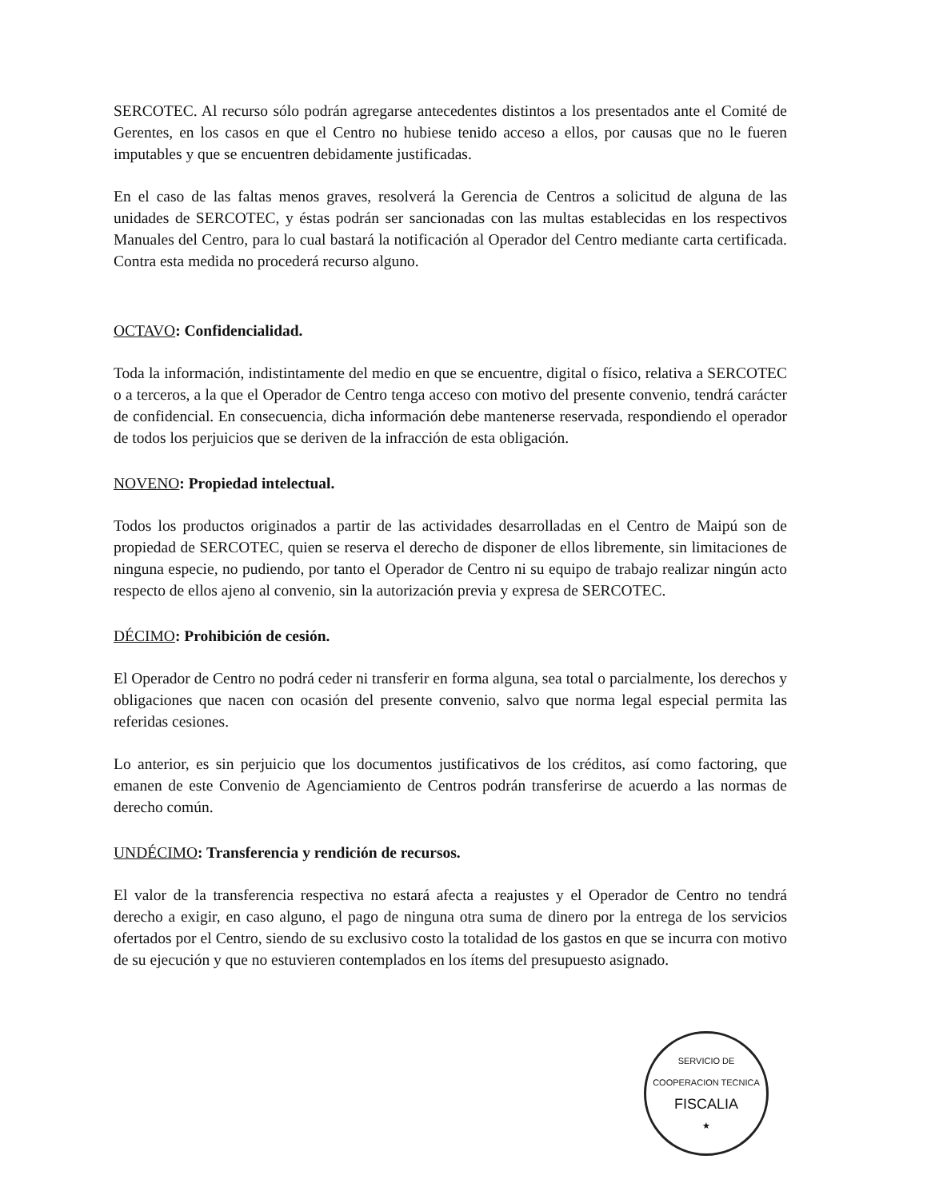SERCOTEC. Al recurso sólo podrán agregarse antecedentes distintos a los presentados ante el Comité de Gerentes, en los casos en que el Centro no hubiese tenido acceso a ellos, por causas que no le fueren imputables y que se encuentren debidamente justificadas.
En el caso de las faltas menos graves, resolverá la Gerencia de Centros a solicitud de alguna de las unidades de SERCOTEC, y éstas podrán ser sancionadas con las multas establecidas en los respectivos Manuales del Centro, para lo cual bastará la notificación al Operador del Centro mediante carta certificada. Contra esta medida no procederá recurso alguno.
OCTAVO: Confidencialidad.
Toda la información, indistintamente del medio en que se encuentre, digital o físico, relativa a SERCOTEC o a terceros, a la que el Operador de Centro tenga acceso con motivo del presente convenio, tendrá carácter de confidencial. En consecuencia, dicha información debe mantenerse reservada, respondiendo el operador de todos los perjuicios que se deriven de la infracción de esta obligación.
NOVENO: Propiedad intelectual.
Todos los productos originados a partir de las actividades desarrolladas en el Centro de Maipú son de propiedad de SERCOTEC, quien se reserva el derecho de disponer de ellos libremente, sin limitaciones de ninguna especie, no pudiendo, por tanto el Operador de Centro ni su equipo de trabajo realizar ningún acto respecto de ellos ajeno al convenio, sin la autorización previa y expresa de SERCOTEC.
DÉCIMO: Prohibición de cesión.
El Operador de Centro no podrá ceder ni transferir en forma alguna, sea total o parcialmente, los derechos y obligaciones que nacen con ocasión del presente convenio, salvo que norma legal especial permita las referidas cesiones.
Lo anterior, es sin perjuicio que los documentos justificativos de los créditos, así como factoring, que emanen de este Convenio de Agenciamiento de Centros podrán transferirse de acuerdo a las normas de derecho común.
UNDÉCIMO: Transferencia y rendición de recursos.
El valor de la transferencia respectiva no estará afecta a reajustes y el Operador de Centro no tendrá derecho a exigir, en caso alguno, el pago de ninguna otra suma de dinero por la entrega de los servicios ofertados por el Centro, siendo de su exclusivo costo la totalidad de los gastos en que se incurra con motivo de su ejecución y que no estuvieren contemplados en los ítems del presupuesto asignado.
SERVICIO DE COOPERACION TECNICA
FISCALIA
★